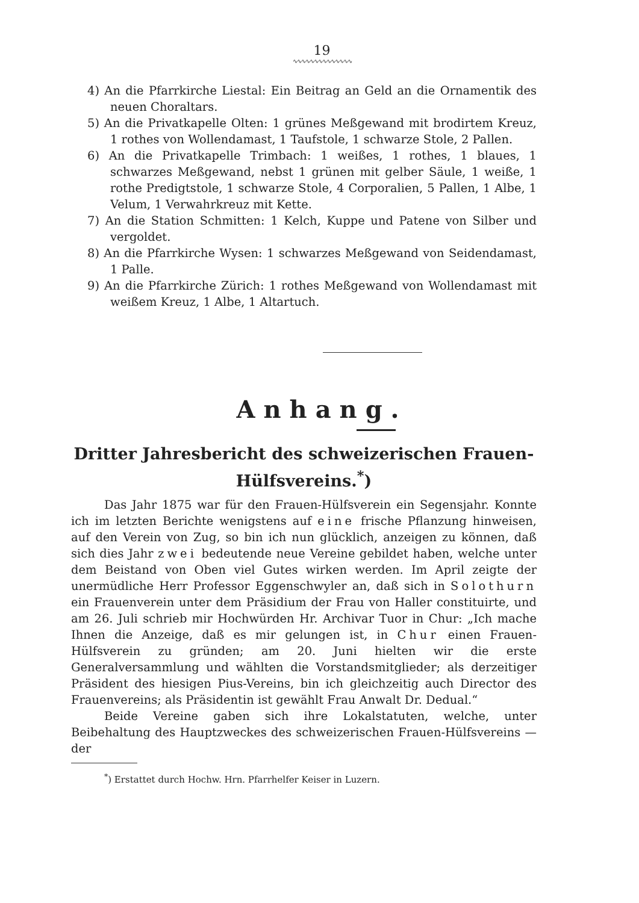19
∿∿∿∿∿∿∿∿∿∿∿∿∿∿
4) An die Pfarrkirche Liestal: Ein Beitrag an Geld an die Ornamentik des neuen Choraltars.
5) An die Privatkapelle Olten: 1 grünes Meßgewand mit brodirtem Kreuz, 1 rothes von Wollendamast, 1 Taufstole, 1 schwarze Stole, 2 Pallen.
6) An die Privatkapelle Trimbach: 1 weißes, 1 rothes, 1 blaues, 1 schwarzes Meßgewand, nebst 1 grünen mit gelber Säule, 1 weiße, 1 rothe Predigtstole, 1 schwarze Stole, 4 Corporalien, 5 Pallen, 1 Albe, 1 Velum, 1 Verwahrkreuz mit Kette.
7) An die Station Schmitten: 1 Kelch, Kuppe und Patene von Silber und vergoldet.
8) An die Pfarrkirche Wysen: 1 schwarzes Meßgewand von Seidendamast, 1 Palle.
9) An die Pfarrkirche Zürich: 1 rothes Meßgewand von Wollendamast mit weißem Kreuz, 1 Albe, 1 Altartuch.
Anhang.
Dritter Jahresbericht des schweizerischen Frauen-Hülfsvereins.<sup>*</sup>)
Das Jahr 1875 war für den Frauen-Hülfsverein ein Segensjahr. Konnte ich im letzten Berichte wenigstens auf eine frische Pflanzung hinweisen, auf den Verein von Zug, so bin ich nun glücklich, anzeigen zu können, daß sich dies Jahr zwei bedeutende neue Vereine gebildet haben, welche unter dem Beistand von Oben viel Gutes wirken werden. Im April zeigte der unermüdliche Herr Professor Eggenschwyler an, daß sich in Solothurn ein Frauenverein unter dem Präsidium der Frau von Haller constituirte, und am 26. Juli schrieb mir Hochwürden Hr. Archivar Tuor in Chur: „Ich mache Ihnen die Anzeige, daß es mir gelungen ist, in Chur einen Frauen-Hülfsverein zu gründen; am 20. Juni hielten wir die erste Generalversammlung und wählten die Vorstandsmitglieder; als derzeitiger Präsident des hiesigen Pius-Vereins, bin ich gleichzeitig auch Director des Frauenvereins; als Präsidentin ist gewählt Frau Anwalt Dr. Dedual.“
Beide Vereine gaben sich ihre Lokalstatuten, welche, unter Beibehaltung des Hauptzweckes des schweizerischen Frauen-Hülfsvereins — der
<sup>*</sup>) Erstattet durch Hochw. Hrn. Pfarrhelfer Keiser in Luzern.